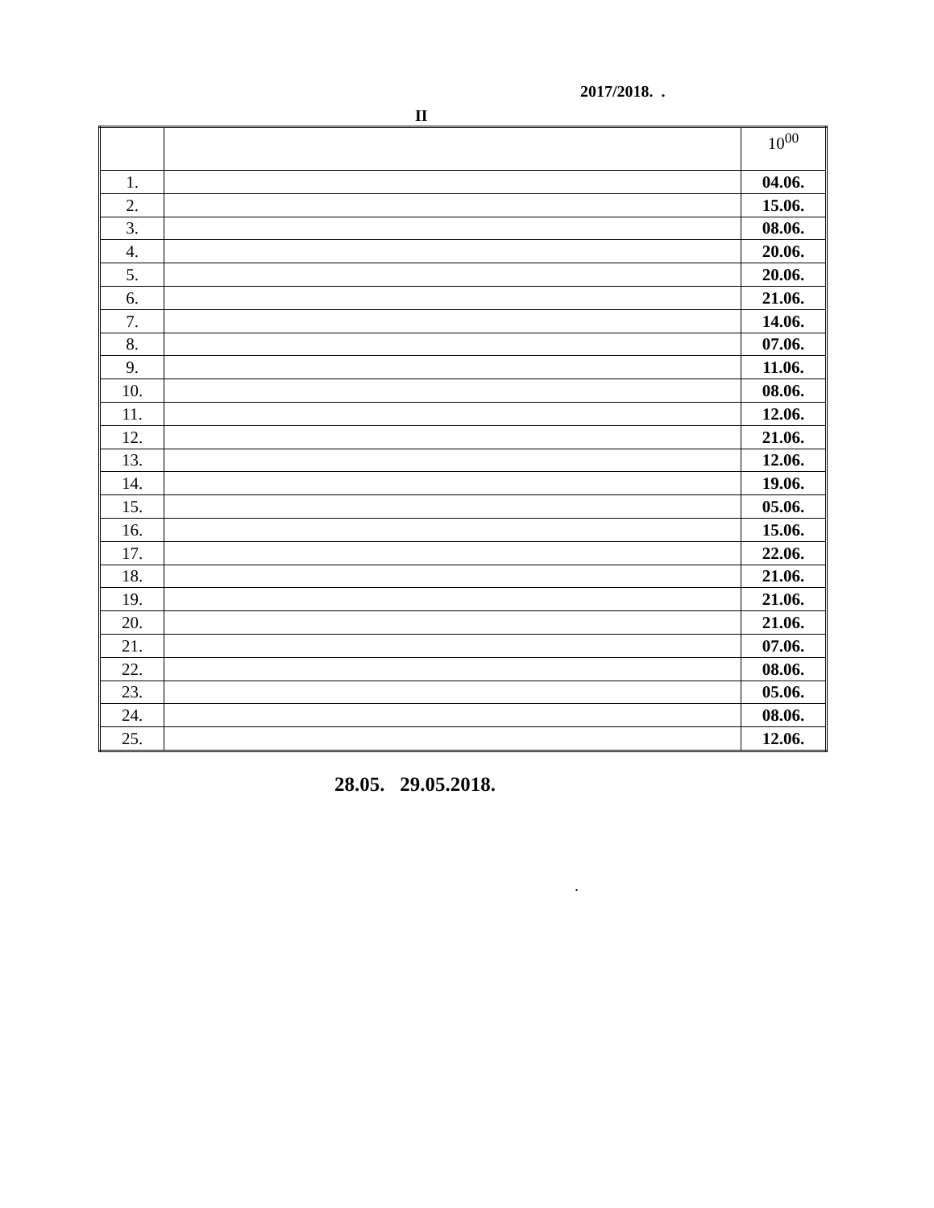2017/2018. .
II
| | | 10<sup>00</sup> |
| 1. | | 04.06. |
| 2. | | 15.06. |
| 3. | | 08.06. |
| 4. | | 20.06. |
| 5. | | 20.06. |
| 6. | | 21.06. |
| 7. | | 14.06. |
| 8. | | 07.06. |
| 9. | | 11.06. |
| 10. | | 08.06. |
| 11. | | 12.06. |
| 12. | | 21.06. |
| 13. | | 12.06. |
| 14. | | 19.06. |
| 15. | | 05.06. |
| 16. | | 15.06. |
| 17. | | 22.06. |
| 18. | | 21.06. |
| 19. | | 21.06. |
| 20. | | 21.06. |
| 21. | | 07.06. |
| 22. | | 08.06. |
| 23. | | 05.06. |
| 24. | | 08.06. |
| 25. | | 12.06. |
28.05. 29.05.2018.
.